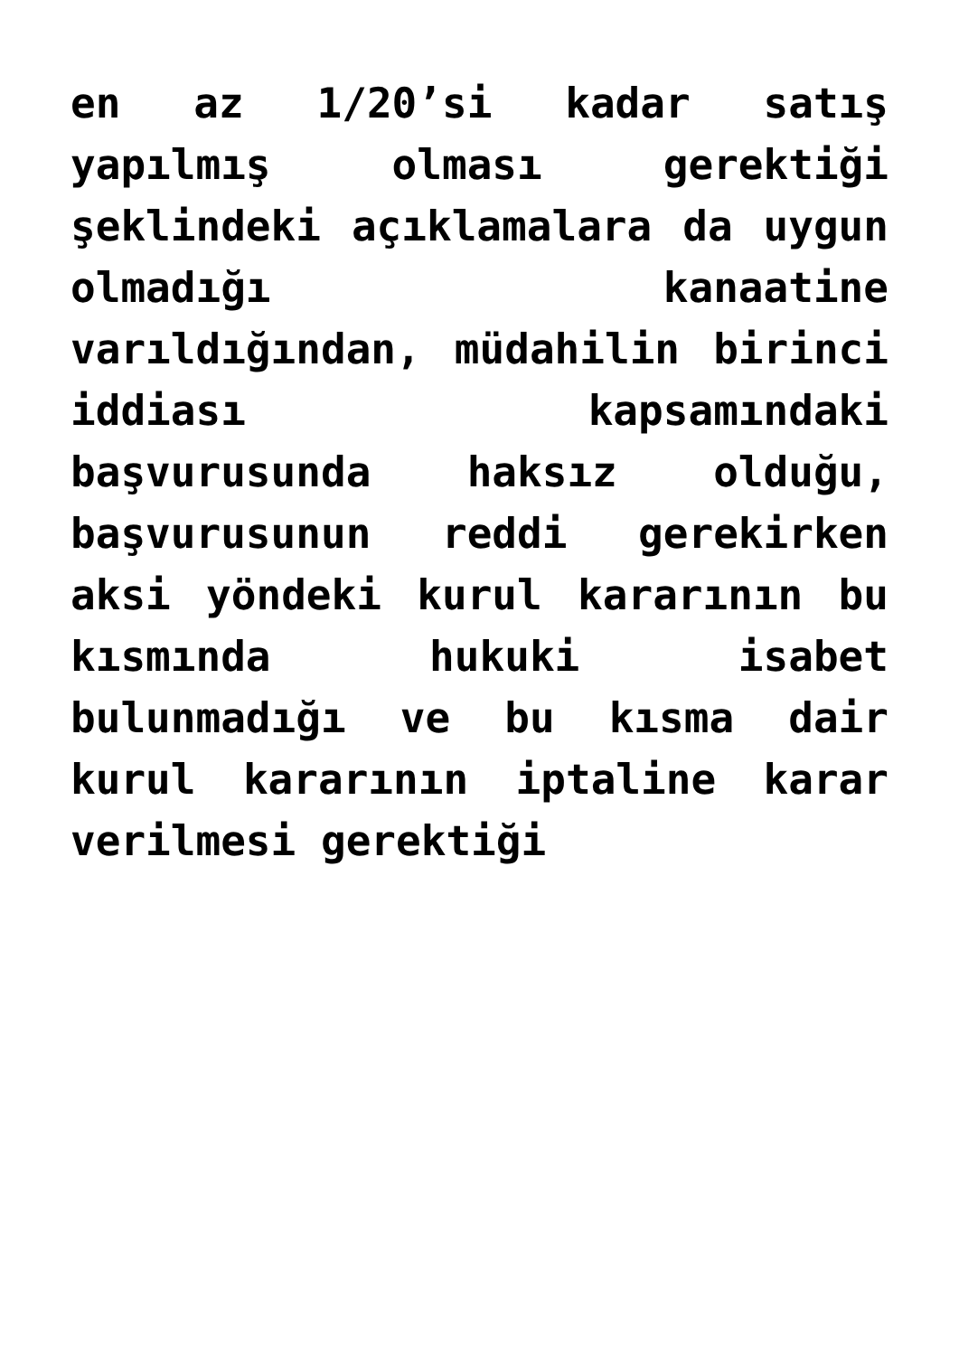en az 1/20’si kadar satış yapılmış olması gerektiği şeklindeki açıklamalara da uygun olmadığı kanaatine varıldığından, müdahilin birinci iddiası kapsamındaki başvurusunda haksız olduğu, başvurusunun reddi gerekirken aksi yöndeki kurul kararının bu kısmında hukuki isabet bulunmadığı ve bu kısma dair kurul kararının iptaline karar verilmesi gerektiği